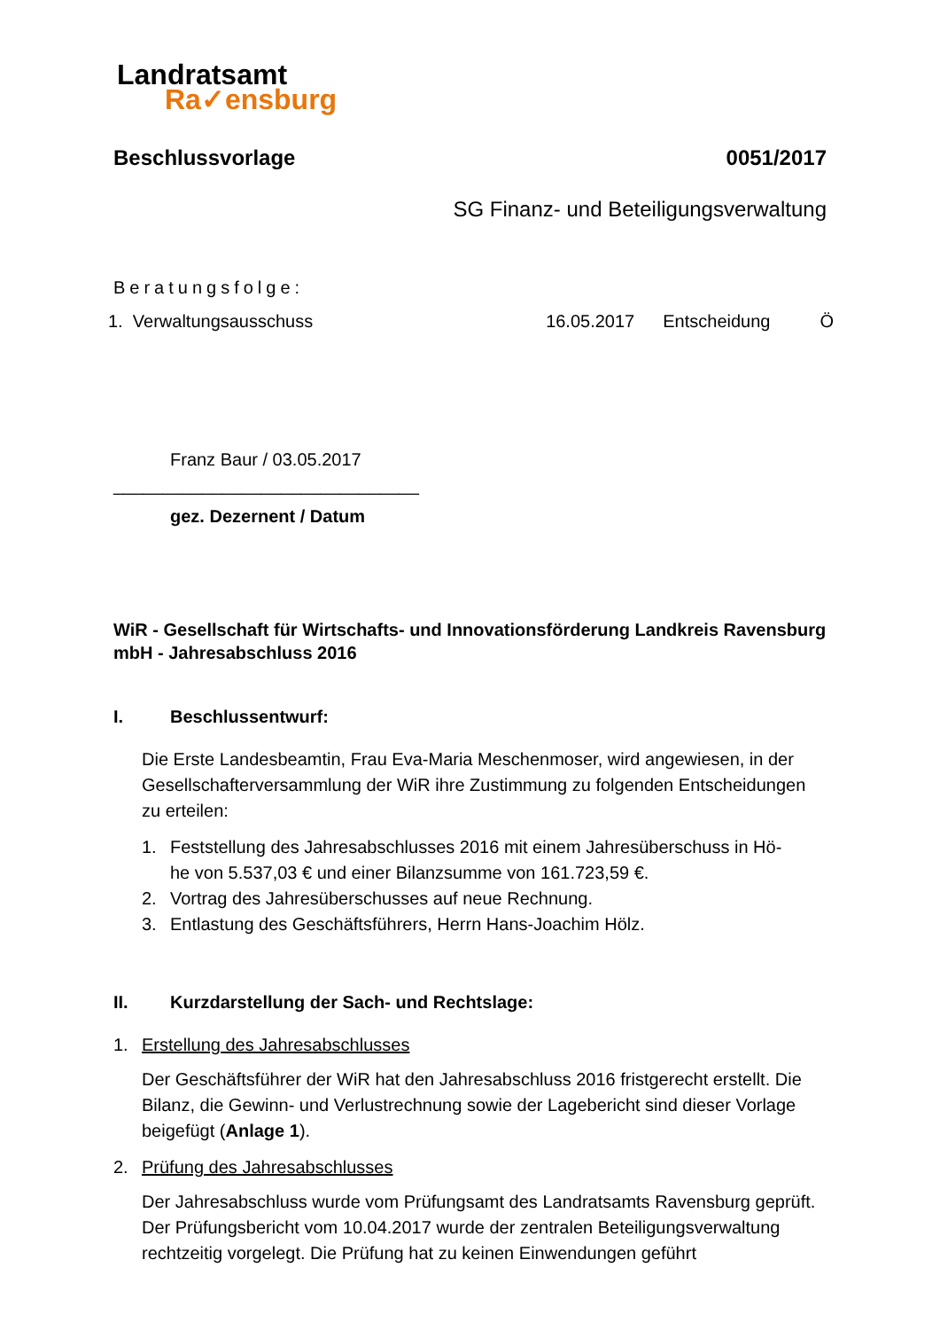Landratsamt
Ra✓ensburg
Beschlussvorlage 0051/2017
SG Finanz- und Beteiligungsverwaltung
Beratungsfolge:
1. Verwaltungsausschuss 16.05.2017 Entscheidung Ö
Franz Baur / 03.05.2017
_______________________________
gez. Dezernent / Datum
WiR - Gesellschaft für Wirtschafts- und Innovationsförderung Landkreis Ravensburg mbH - Jahresabschluss 2016
I. Beschlussentwurf:
Die Erste Landesbeamtin, Frau Eva-Maria Meschenmoser, wird angewiesen, in der Gesellschafterversammlung der WiR ihre Zustimmung zu folgenden Entscheidungen zu erteilen:
1. Feststellung des Jahresabschlusses 2016 mit einem Jahresüberschuss in Hö-
he von 5.537,03 € und einer Bilanzsumme von 161.723,59 €.
2. Vortrag des Jahresüberschusses auf neue Rechnung.
3. Entlastung des Geschäftsführers, Herrn Hans-Joachim Hölz.
II. Kurzdarstellung der Sach- und Rechtslage:
1. Erstellung des Jahresabschlusses
Der Geschäftsführer der WiR hat den Jahresabschluss 2016 fristgerecht erstellt. Die Bilanz, die Gewinn- und Verlustrechnung sowie der Lagebericht sind dieser Vorlage beigefügt (Anlage 1).
2. Prüfung des Jahresabschlusses
Der Jahresabschluss wurde vom Prüfungsamt des Landratsamts Ravensburg geprüft. Der Prüfungsbericht vom 10.04.2017 wurde der zentralen Beteiligungsverwaltung rechtzeitig vorgelegt. Die Prüfung hat zu keinen Einwendungen geführt